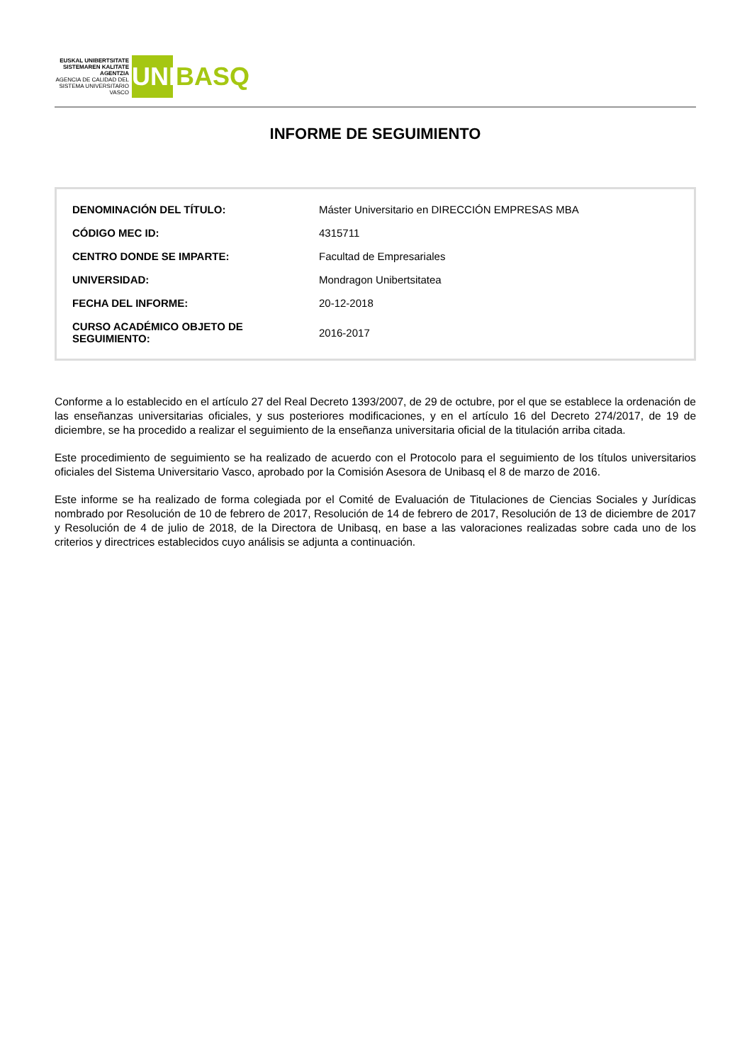EUSKAL UNIBERTSITATE SISTEMAREN KALITATE AGENTZIA
AGENCIA DE CALIDAD DEL SISTEMA UNIVERSITARIO VASCO
UNIBASQ
INFORME DE SEGUIMIENTO
| DENOMINACIÓN DEL TÍTULO: | Máster Universitario en DIRECCIÓN EMPRESAS MBA |
| CÓDIGO MEC ID: | 4315711 |
| CENTRO DONDE SE IMPARTE: | Facultad de Empresariales |
| UNIVERSIDAD: | Mondragon Unibertsitatea |
| FECHA DEL INFORME: | 20-12-2018 |
| CURSO ACADÉMICO OBJETO DE SEGUIMIENTO: | 2016-2017 |
Conforme a lo establecido en el artículo 27 del Real Decreto 1393/2007, de 29 de octubre, por el que se establece la ordenación de las enseñanzas universitarias oficiales, y sus posteriores modificaciones, y en el artículo 16 del Decreto 274/2017, de 19 de diciembre, se ha procedido a realizar el seguimiento de la enseñanza universitaria oficial de la titulación arriba citada.
Este procedimiento de seguimiento se ha realizado de acuerdo con el Protocolo para el seguimiento de los títulos universitarios oficiales del Sistema Universitario Vasco, aprobado por la Comisión Asesora de Unibasq el 8 de marzo de 2016.
Este informe se ha realizado de forma colegiada por el Comité de Evaluación de Titulaciones de Ciencias Sociales y Jurídicas nombrado por Resolución de 10 de febrero de 2017, Resolución de 14 de febrero de 2017, Resolución de 13 de diciembre de 2017 y Resolución de 4 de julio de 2018, de la Directora de Unibasq, en base a las valoraciones realizadas sobre cada uno de los criterios y directrices establecidos cuyo análisis se adjunta a continuación.